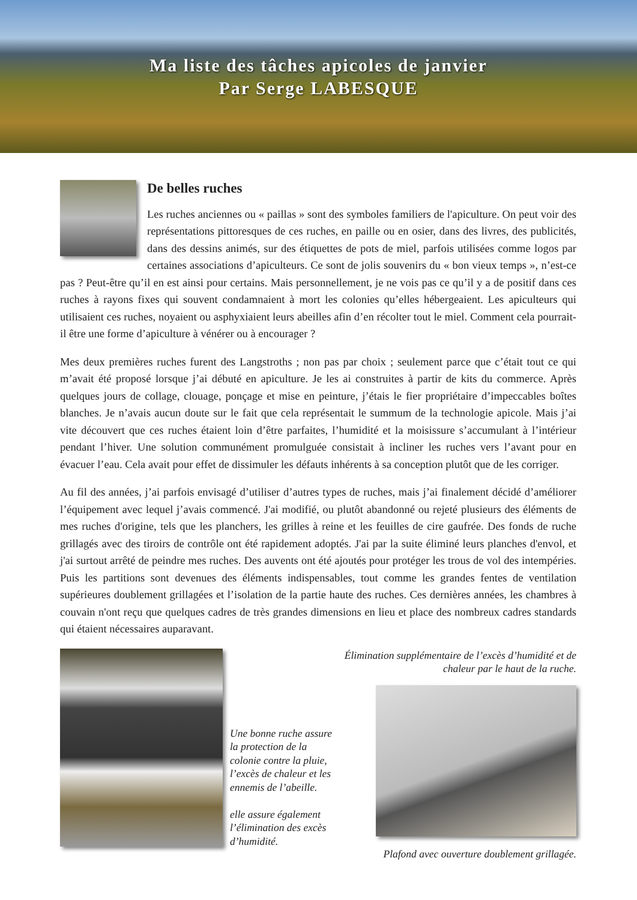Ma liste des tâches apicoles de janvier
Par Serge LABESQUE
De belles ruches
Les ruches anciennes ou « paillas » sont des symboles familiers de l'apiculture. On peut voir des représentations pittoresques de ces ruches, en paille ou en osier, dans des livres, des publicités, dans des dessins animés, sur des étiquettes de pots de miel, parfois utilisées comme logos par certaines associations d’apiculteurs. Ce sont de jolis souvenirs du « bon vieux temps », n’est-ce pas ? Peut-être qu’il en est ainsi pour certains. Mais personnellement, je ne vois pas ce qu’il y a de positif dans ces ruches à rayons fixes qui souvent condamnaient à mort les colonies qu’elles hébergeaient. Les apiculteurs qui utilisaient ces ruches, noyaient ou asphyxiaient leurs abeilles afin d’en récolter tout le miel. Comment cela pourrait-il être une forme d’apiculture à vénérer ou à encourager ?
Mes deux premières ruches furent des Langstroths ; non pas par choix ; seulement parce que c’était tout ce qui m’avait été proposé lorsque j’ai débuté en apiculture. Je les ai construites à partir de kits du commerce. Après quelques jours de collage, clouage, ponçage et mise en peinture, j’étais le fier propriétaire d’impeccables boîtes blanches. Je n’avais aucun doute sur le fait que cela représentait le summum de la technologie apicole. Mais j’ai vite découvert que ces ruches étaient loin d’être parfaites, l’humidité et la moisissure s’accumulant à l’intérieur pendant l’hiver. Une solution communément promulguée consistait à incliner les ruches vers l’avant pour en évacuer l’eau. Cela avait pour effet de dissimuler les défauts inhérents à sa conception plutôt que de les corriger.
Au fil des années, j’ai parfois envisagé d’utiliser d’autres types de ruches, mais j’ai finalement décidé d’améliorer l’équipement avec lequel j’avais commencé. J'ai modifié, ou plutôt abandonné ou rejeté plusieurs des éléments de mes ruches d'origine, tels que les planchers, les grilles à reine et les feuilles de cire gaufrée. Des fonds de ruche grillagés avec des tiroirs de contrôle ont été rapidement adoptés. J'ai par la suite éliminé leurs planches d'envol, et j'ai surtout arrêté de peindre mes ruches. Des auvents ont été ajoutés pour protéger les trous de vol des intempéries. Puis les partitions sont devenues des éléments indispensables, tout comme les grandes fentes de ventilation supérieures doublement grillagées et l’isolation de la partie haute des ruches. Ces dernières années, les chambres à couvain n'ont reçu que quelques cadres de très grandes dimensions en lieu et place des nombreux cadres standards qui étaient nécessaires auparavant.
Une bonne ruche assure la protection de la colonie contre la pluie, l’excès de chaleur et les ennemis de l’abeille.
elle assure également l’élimination des excès d’humidité.
Élimination supplémentaire de l’excès d’humidité et de chaleur par le haut de la ruche.
Plafond avec ouverture doublement grillagée.